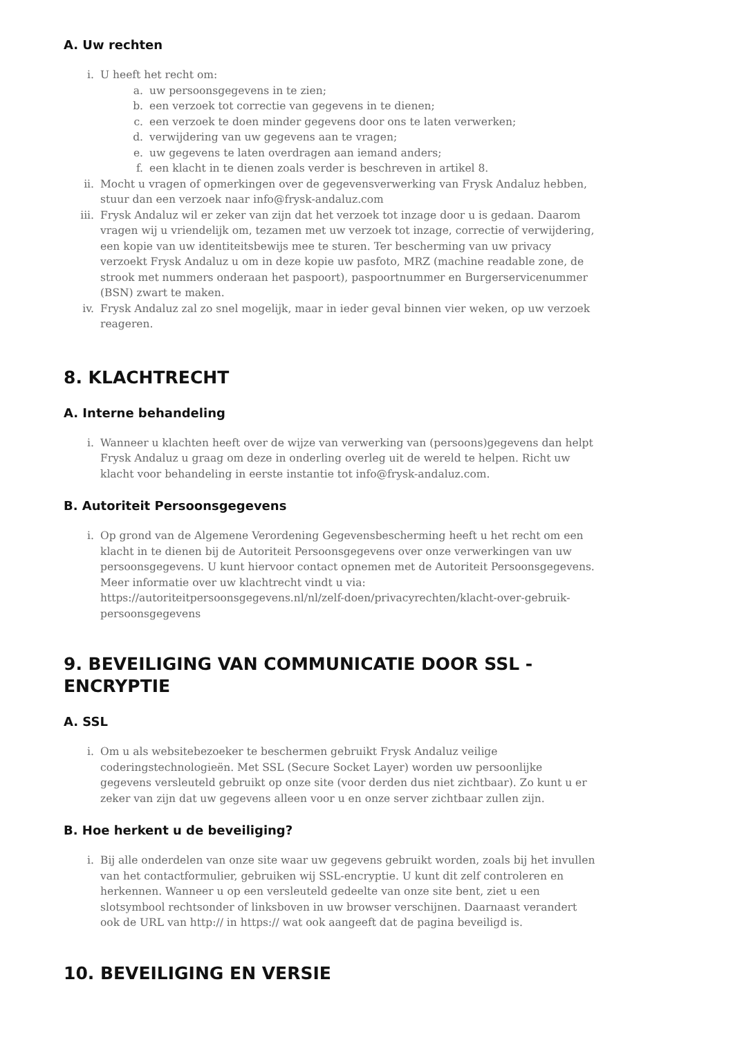A. Uw rechten
i. U heeft het recht om:
a. uw persoonsgegevens in te zien;
b. een verzoek tot correctie van gegevens in te dienen;
c. een verzoek te doen minder gegevens door ons te laten verwerken;
d. verwijdering van uw gegevens aan te vragen;
e. uw gegevens te laten overdragen aan iemand anders;
f. een klacht in te dienen zoals verder is beschreven in artikel 8.
ii. Mocht u vragen of opmerkingen over de gegevensverwerking van Frysk Andaluz hebben, stuur dan een verzoek naar info@frysk-andaluz.com
iii. Frysk Andaluz wil er zeker van zijn dat het verzoek tot inzage door u is gedaan. Daarom vragen wij u vriendelijk om, tezamen met uw verzoek tot inzage, correctie of verwijdering, een kopie van uw identiteitsbewijs mee te sturen. Ter bescherming van uw privacy verzoekt Frysk Andaluz u om in deze kopie uw pasfoto, MRZ (machine readable zone, de strook met nummers onderaan het paspoort), paspoortnummer en Burgerservicenummer (BSN) zwart te maken.
iv. Frysk Andaluz zal zo snel mogelijk, maar in ieder geval binnen vier weken, op uw verzoek reageren.
8. KLACHTRECHT
A. Interne behandeling
i. Wanneer u klachten heeft over de wijze van verwerking van (persoons)gegevens dan helpt Frysk Andaluz u graag om deze in onderling overleg uit de wereld te helpen. Richt uw klacht voor behandeling in eerste instantie tot info@frysk-andaluz.com.
B. Autoriteit Persoonsgegevens
i. Op grond van de Algemene Verordening Gegevensbescherming heeft u het recht om een klacht in te dienen bij de Autoriteit Persoonsgegevens over onze verwerkingen van uw persoonsgegevens. U kunt hiervoor contact opnemen met de Autoriteit Persoonsgegevens. Meer informatie over uw klachtrecht vindt u via: https://autoriteitpersoonsgegevens.nl/nl/zelf-doen/privacyrechten/klacht-over-gebruik-persoonsgegevens
9. BEVEILIGING VAN COMMUNICATIE DOOR SSL - ENCRYPTIE
A. SSL
i. Om u als websitebezoeker te beschermen gebruikt Frysk Andaluz veilige coderingstechnologieën. Met SSL (Secure Socket Layer) worden uw persoonlijke gegevens versleuteld gebruikt op onze site (voor derden dus niet zichtbaar). Zo kunt u er zeker van zijn dat uw gegevens alleen voor u en onze server zichtbaar zullen zijn.
B. Hoe herkent u de beveiliging?
i. Bij alle onderdelen van onze site waar uw gegevens gebruikt worden, zoals bij het invullen van het contactformulier, gebruiken wij SSL-encryptie. U kunt dit zelf controleren en herkennen. Wanneer u op een versleuteld gedeelte van onze site bent, ziet u een slotsymbool rechtsonder of linksboven in uw browser verschijnen. Daarnaast verandert ook de URL van http:// in https:// wat ook aangeeft dat de pagina beveiligd is.
10. BEVEILIGING EN VERSIE